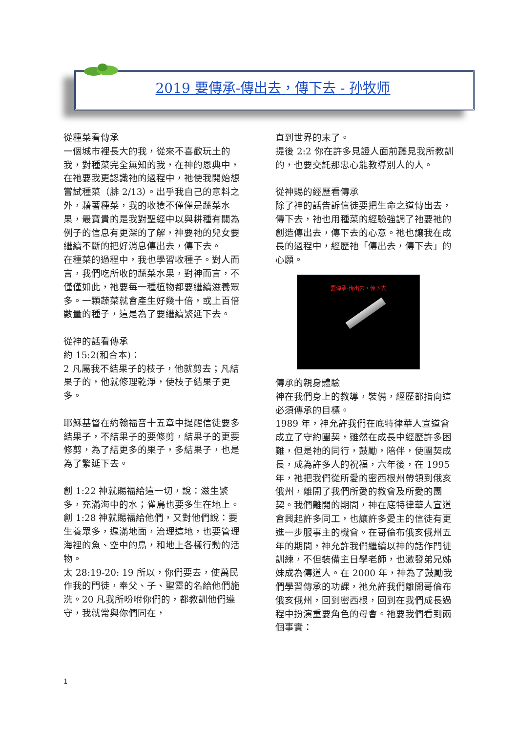2019 要傳承-傳出去，傳下去 - 孙牧师
從種菜看傳承
一個城市裡長大的我，從來不喜歡玩土的我，對種菜完全無知的我，在神的恩典中，在祂要我更認識祂的過程中，祂使我開始想嘗試種菜（腓 2/13）。出乎我自己的意料之外，藉著種菜，我的收獲不僅僅是蔬菜水果，最寶貴的是我對聖經中以與耕種有關為例子的信息有更深的了解，神要祂的兒女要繼續不斷的把好消息傳出去，傳下去。
在種菜的過程中，我也學習收種子。對人而言，我們吃所收的蔬菜水果，對神而言，不僅僅如此，祂要每一種植物都要繼續滋養眾多。一顆蔬菜就會產生好幾十倍，或上百倍數量的種子，這是為了要繼續繁延下去。
從神的話看傳承
約 15:2(和合本)：
2 凡屬我不結果子的枝子，他就剪去；凡結果子的，他就修理乾淨，使枝子結果子更多。
耶穌基督在約翰福音十五章中提醒信徒要多結果子，不結果子的要修剪，結果子的更要修剪，為了結更多的果子，多結果子，也是為了繁延下去。
創 1:22 神就賜福給這一切，說：滋生繁多，充滿海中的水；雀鳥也要多生在地上。
創 1:28 神就賜福給他們，又對他們說：要生養眾多，遍滿地面，治理這地，也要管理海裡的魚、空中的鳥，和地上各樣行動的活物。
太 28:19-20: 19 所以，你們要去，使萬民作我的門徒，奉父、子、聖靈的名給他們施洗。20 凡我所吩咐你們的，都教訓他們遵守，我就常與你們同在，
直到世界的末了。
提後 2:2 你在許多見證人面前聽見我所教訓的，也要交託那忠心能教導別人的人。
從神賜的經歷看傳承
除了神的話告訴信徒要把生命之道傳出去，傳下去，祂也用種菜的經驗強調了祂要祂的創造傳出去，傳下去的心意。祂也讓我在成長的過程中，經歷祂「傳出去，傳下去」的心願。
要傳承-传出去，传下去
傳承的親身體驗
神在我們身上的教導，裝備，經歷都指向這必須傳承的目標。
1989 年，神允許我們在底特律華人宣道會成立了守約團契，雖然在成長中經歷許多困難，但是祂的同行，鼓勵，陪伴，使團契成長，成為許多人的祝福，六年後，在 1995 年，祂把我們從所愛的密西根州帶領到俄亥俄州，離開了我們所愛的教會及所愛的團契。我們離開的期間，神在底特律華人宣道會興起許多同工，也讓許多愛主的信徒有更進一步服事主的機會。在哥倫布俄亥俄州五年的期間，神允許我們繼續以神的話作門徒訓練，不但裝備主日學老師，也激發弟兄姊妹成為傳道人。在 2000 年，神為了鼓勵我們學習傳承的功課，祂允許我們離開哥倫布俄亥俄州，回到密西根，回到在我們成長過程中扮演重要角色的母會。祂要我們看到兩個事實：
1